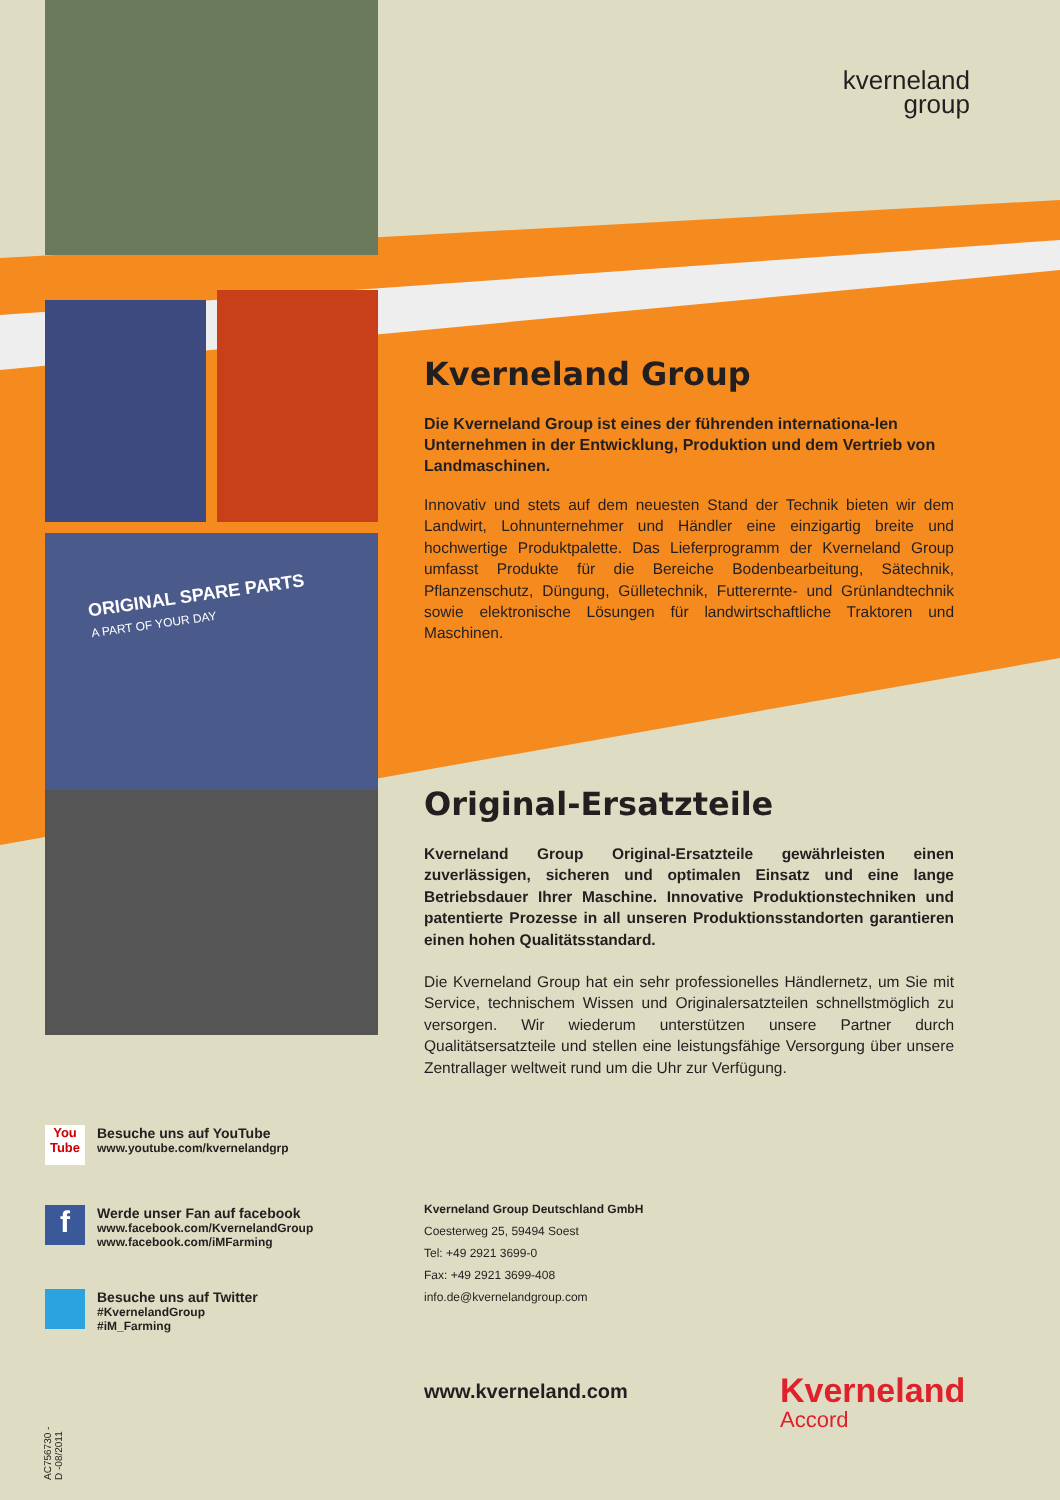ORIGINAL SPARE PARTS
A PART OF YOUR DAY
kverneland
group
Kverneland Group
Die Kverneland Group ist eines der führenden internationa-len Unternehmen in der Entwicklung, Produktion und dem Vertrieb von Landmaschinen.
Innovativ und stets auf dem neuesten Stand der Technik bieten wir dem Landwirt, Lohnunternehmer und Händler eine einzigartig breite und hochwertige Produktpalette. Das Lieferprogramm der Kverneland Group umfasst Produkte für die Bereiche Bodenbearbeitung, Sätechnik, Pflanzenschutz, Düngung, Gülletechnik, Futterernte- und Grünlandtechnik sowie elektronische Lösungen für landwirtschaftliche Traktoren und Maschinen.
Original-Ersatzteile
Kverneland Group Original-Ersatzteile gewährleisten einen zuverlässigen, sicheren und optimalen Einsatz und eine lange Betriebsdauer Ihrer Maschine. Innovative Produktionstechniken und patentierte Prozesse in all unseren Produktionsstandorten garantieren einen hohen Qualitätsstandard.
Die Kverneland Group hat ein sehr professionelles Händlernetz, um Sie mit Service, technischem Wissen und Originalersatzteilen schnellstmöglich zu versorgen. Wir wiederum unterstützen unsere Partner durch Qualitätsersatzteile und stellen eine leistungsfähige Versorgung über unsere Zentrallager weltweit rund um die Uhr zur Verfügung.
You Tube
Besuche uns auf YouTube
www.youtube.com/kvernelandgrp
f
Werde unser Fan auf facebook
www.facebook.com/KvernelandGroup
www.facebook.com/iMFarming
Besuche uns auf Twitter
#KvernelandGroup
#iM_Farming
Kverneland Group Deutschland GmbH
Coesterweg 25, 59494 Soest
Tel: +49 2921 3699-0
Fax: +49 2921 3699-408
info.de@kvernelandgroup.com
www.kverneland.com Kverneland
Accord
AC756730 -
D -08/2011